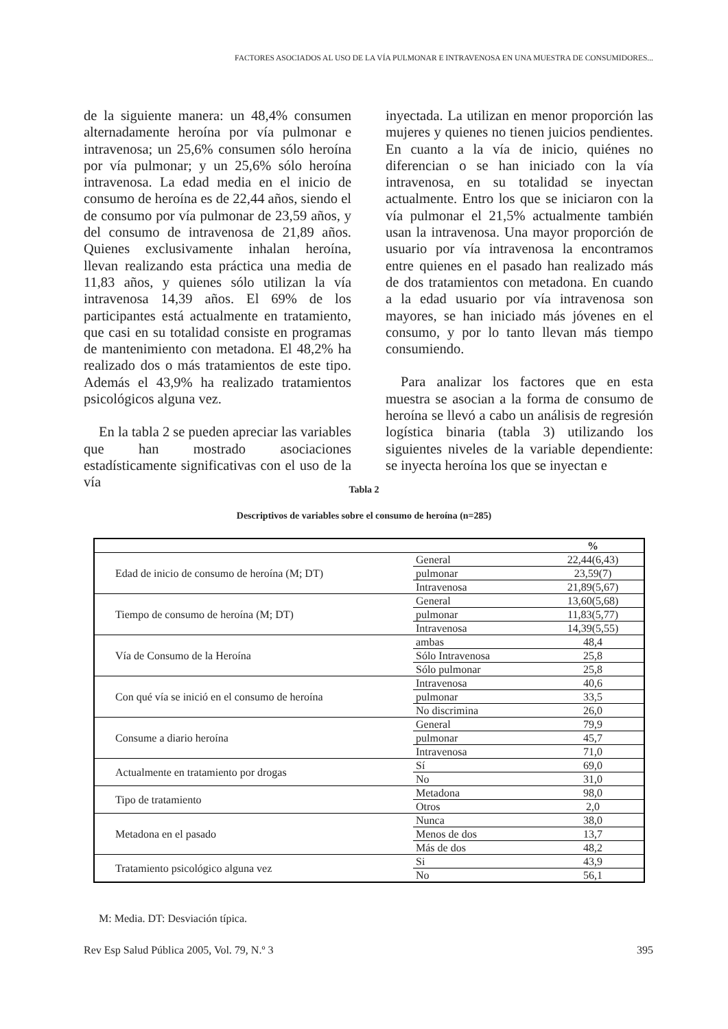FACTORES ASOCIADOS AL USO DE LA VÍA PULMONAR E INTRAVENOSA EN UNA MUESTRA DE CONSUMIDORES...
de la siguiente manera: un 48,4% consumen alternadamente heroína por vía pulmonar e intravenosa; un 25,6% consumen sólo heroína por vía pulmonar; y un 25,6% sólo heroína intravenosa. La edad media en el inicio de consumo de heroína es de 22,44 años, siendo el de consumo por vía pulmonar de 23,59 años, y del consumo de intravenosa de 21,89 años. Quienes exclusivamente inhalan heroína, llevan realizando esta práctica una media de 11,83 años, y quienes sólo utilizan la vía intravenosa 14,39 años. El 69% de los participantes está actualmente en tratamiento, que casi en su totalidad consiste en programas de mantenimiento con metadona. El 48,2% ha realizado dos o más tratamientos de este tipo. Además el 43,9% ha realizado tratamientos psicológicos alguna vez.
En la tabla 2 se pueden apreciar las variables que han mostrado asociaciones estadísticamente significativas con el uso de la vía
inyectada. La utilizan en menor proporción las mujeres y quienes no tienen juicios pendientes. En cuanto a la vía de inicio, quiénes no diferencian o se han iniciado con la vía intravenosa, en su totalidad se inyectan actualmente. Entro los que se iniciaron con la vía pulmonar el 21,5% actualmente también usan la intravenosa. Una mayor proporción de usuario por vía intravenosa la encontramos entre quienes en el pasado han realizado más de dos tratamientos con metadona. En cuando a la edad usuario por vía intravenosa son mayores, se han iniciado más jóvenes en el consumo, y por lo tanto llevan más tiempo consumiendo.
Para analizar los factores que en esta muestra se asocian a la forma de consumo de heroína se llevó a cabo un análisis de regresión logística binaria (tabla 3) utilizando los siguientes niveles de la variable dependiente: se inyecta heroína los que se inyectan e
Tabla 2
Descriptivos de variables sobre el consumo de heroína (n=285)
| | | % |
| --- | --- | --- |
| Edad de inicio de consumo de heroína (M; DT) | General | 22,44(6,43) |
| | pulmonar | 23,59(7) |
| | Intravenosa | 21,89(5,67) |
| Tiempo de consumo de heroína (M; DT) | General | 13,60(5,68) |
| | pulmonar | 11,83(5,77) |
| | Intravenosa | 14,39(5,55) |
| Vía de Consumo de la Heroína | ambas | 48,4 |
| | Sólo Intravenosa | 25,8 |
| | Sólo pulmonar | 25,8 |
| Con qué vía se inició en el consumo de heroína | Intravenosa | 40,6 |
| | pulmonar | 33,5 |
| | No discrimina | 26,0 |
| Consume a diario heroína | General | 79,9 |
| | pulmonar | 45,7 |
| | Intravenosa | 71,0 |
| Actualmente en tratamiento por drogas | Sí | 69,0 |
| | No | 31,0 |
| Tipo de tratamiento | Metadona | 98,0 |
| | Otros | 2,0 |
| Metadona en el pasado | Nunca | 38,0 |
| | Menos de dos | 13,7 |
| | Más de dos | 48,2 |
| Tratamiento psicológico alguna vez | Si | 43,9 |
| | No | 56,1 |
M: Media. DT: Desviación típica.
Rev Esp Salud Pública 2005, Vol. 79, N.º 3 395